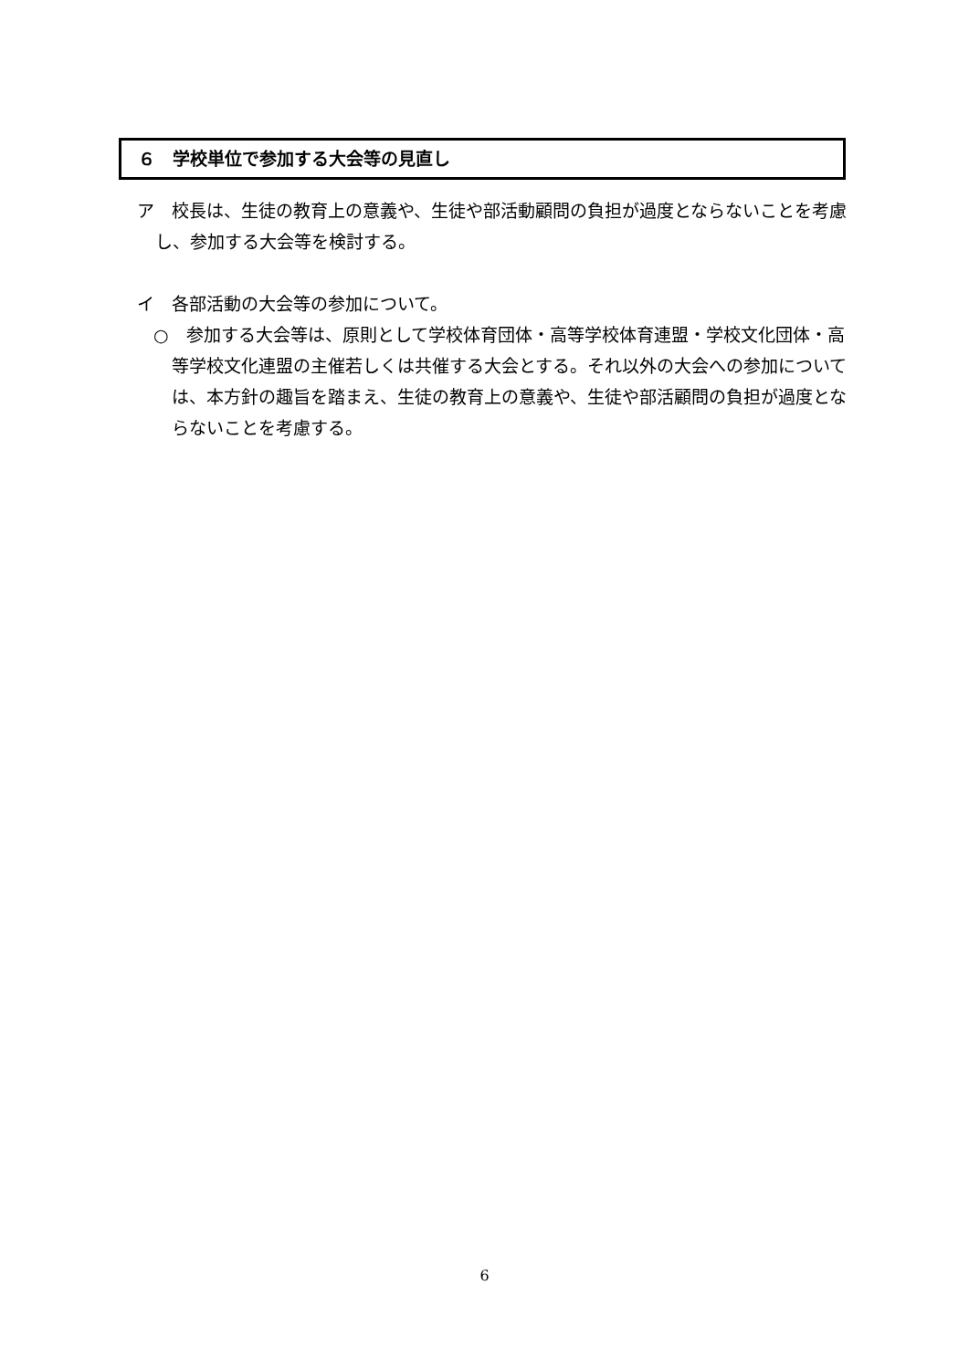６　学校単位で参加する大会等の見直し
ア　校長は、生徒の教育上の意義や、生徒や部活動顧問の負担が過度とならないことを考慮し、参加する大会等を検討する。
イ　各部活動の大会等の参加について。
○　参加する大会等は、原則として学校体育団体・高等学校体育連盟・学校文化団体・高等学校文化連盟の主催若しくは共催する大会とする。それ以外の大会への参加については、本方針の趣旨を踏まえ、生徒の教育上の意義や、生徒や部活顧問の負担が過度とならないことを考慮する。
6